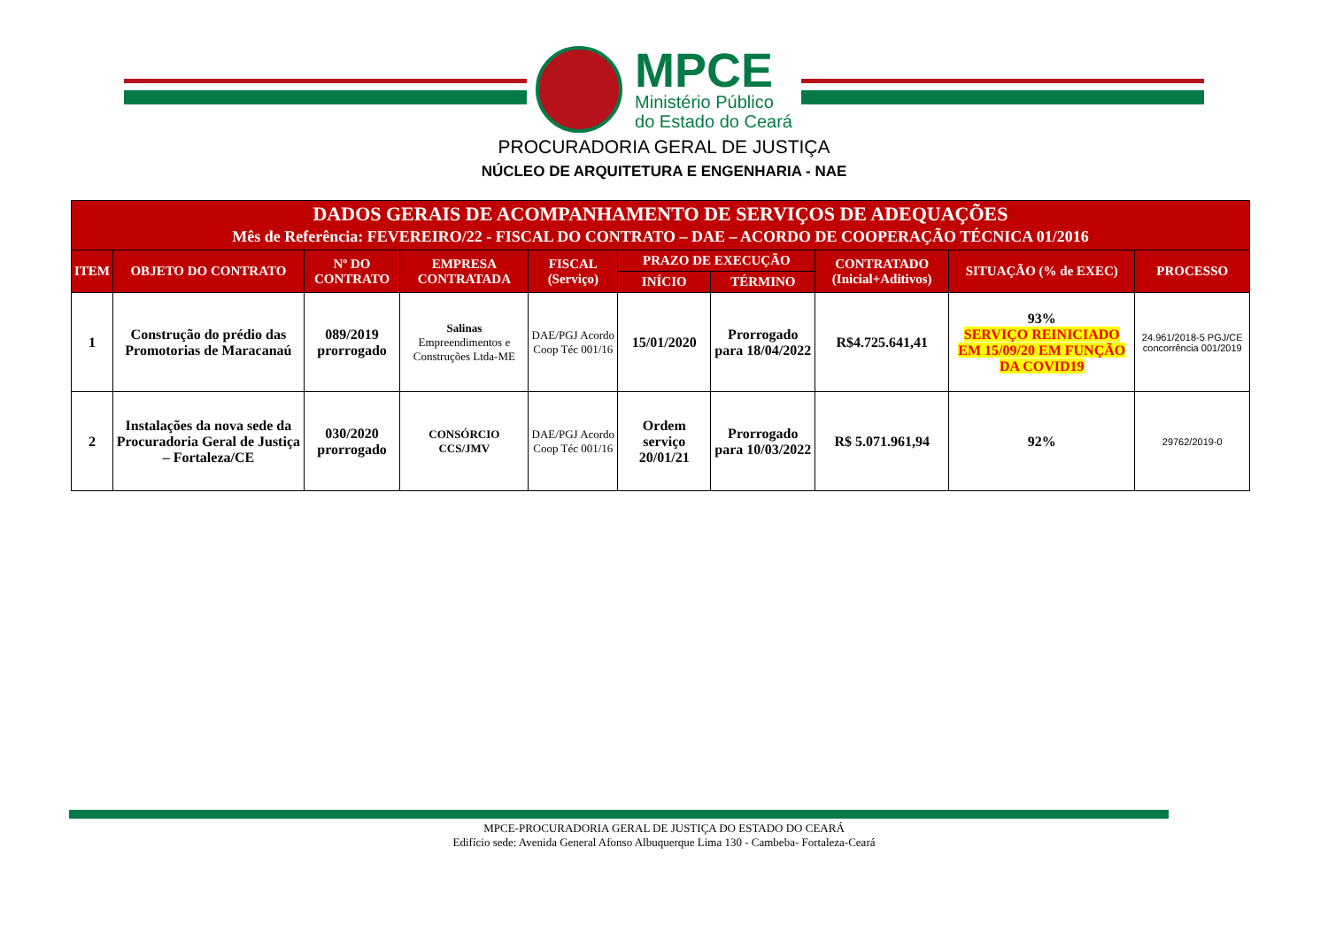MPCE
Ministério Público
do Estado do Ceará
PROCURADORIA GERAL DE JUSTIÇA
NÚCLEO DE ARQUITETURA E ENGENHARIA - NAE
| DADOS GERAIS DE ACOMPANHAMENTO DE SERVIÇOS DE ADEQUAÇÕES Mês de Referência: FEVEREIRO/22 - FISCAL DO CONTRATO – DAE – ACORDO DE COOPERAÇÃO TÉCNICA 01/2016 | | | | | | | | | |
| --- | --- | --- | --- | --- | --- | --- | --- | --- | --- |
| ITEM | OBJETO DO CONTRATO | Nº DO CONTRATO | EMPRESA CONTRATADA | FISCAL (Serviço) | PRAZO DE EXECUÇÃO | | CONTRATADO (Inicial+Aditivos) | SITUAÇÃO (% de EXEC) | PROCESSO |
| | | | | | INÍCIO | TÉRMINO | | | |
| 1 | Construção do prédio das Promotorias de Maracanaú | 089/2019 prorrogado | Salinas Empreendimentos e Construções Ltda-ME | DAE/PGJ Acordo Coop Téc 001/16 | 15/01/2020 | Prorrogado para 18/04/2022 | R$4.725.641,41 | 93% SERVIÇO REINICIADO EM 15/09/20 EM FUNÇÃO DA COVID19 | 24.961/2018-5 PGJ/CE concorrência 001/2019 |
| 2 | Instalações da nova sede da Procuradoria Geral de Justiça – Fortaleza/CE | 030/2020 prorrogado | CONSÓRCIO CCS/JMV | DAE/PGJ Acordo Coop Téc 001/16 | Ordem serviço 20/01/21 | Prorrogado para 10/03/2022 | R$ 5.071.961,94 | 92% | 29762/2019-0 |
MPCE-PROCURADORIA GERAL DE JUSTIÇA DO ESTADO DO CEARÁ
Edifício sede: Avenida General Afonso Albuquerque Lima 130 - Cambeba- Fortaleza-Ceará